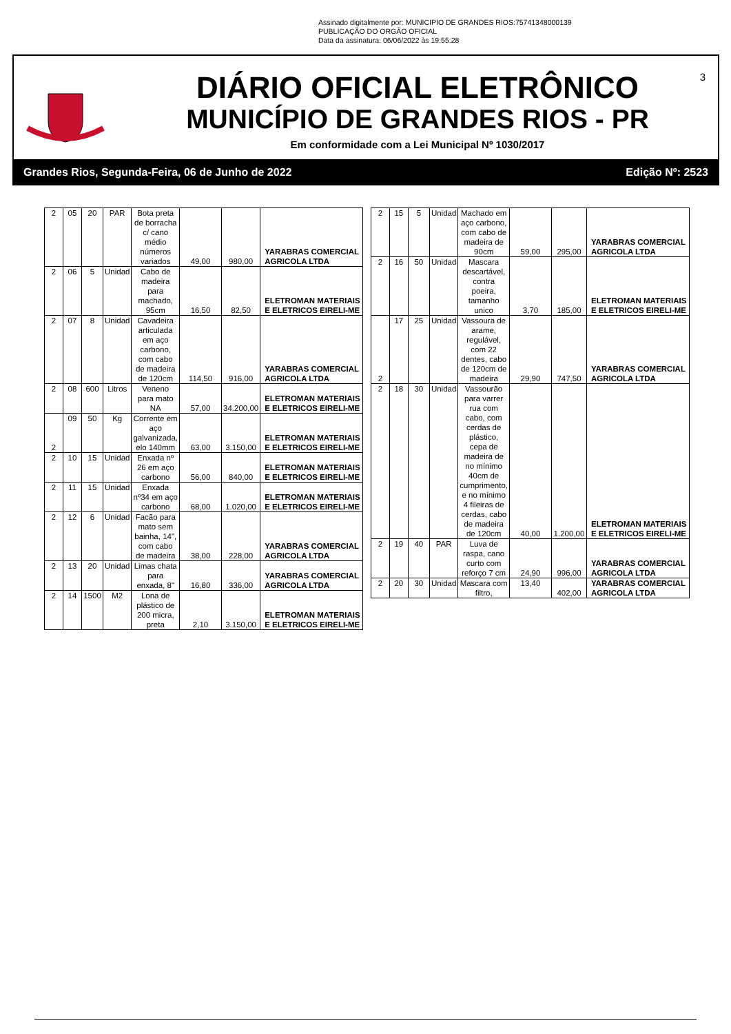Assinado digitalmente por: MUNICIPIO DE GRANDES RIOS:75741348000139
PUBLICAÇÃO DO ORGÃO OFICIAL
Data da assinatura: 06/06/2022 às 19:55:28
DIÁRIO OFICIAL ELETRÔNICO
MUNICÍPIO DE GRANDES RIOS - PR
Em conformidade com a Lei Municipal Nº 1030/2017
3
Grandes Rios, Segunda-Feira, 06 de Junho de 2022 Edição Nº: 2523
| 2 | 05 | 20 | PAR | Bota preta de borracha c/ cano médio números variados | 49,00 | 980,00 | YARABRAS COMERCIAL AGRICOLA LTDA |
| 2 | 06 | 5 | Unidad | Cabo de madeira para machado, 95cm | 16,50 | 82,50 | ELETROMAN MATERIAIS E ELETRICOS EIRELI-ME |
| 2 | 07 | 8 | Unidad | Cavadeira articulada em aço carbono, com cabo de madeira de 120cm | 114,50 | 916,00 | YARABRAS COMERCIAL AGRICOLA LTDA |
| 2 | 08 | 600 | Litros | Veneno para mato NA | 57,00 | 34.200,00 | ELETROMAN MATERIAIS E ELETRICOS EIRELI-ME |
| 2 | 09 | 50 | Kg | Corrente em aço galvanizada, elo 140mm | 63,00 | 3.150,00 | ELETROMAN MATERIAIS E ELETRICOS EIRELI-ME |
| 2 | 10 | 15 | Unidad | Enxada nº 26 em aço carbono | 56,00 | 840,00 | ELETROMAN MATERIAIS E ELETRICOS EIRELI-ME |
| 2 | 11 | 15 | Unidad | Enxada nº34 em aço carbono | 68,00 | 1.020,00 | ELETROMAN MATERIAIS E ELETRICOS EIRELI-ME |
| 2 | 12 | 6 | Unidad | Facão para mato sem bainha, 14", com cabo de madeira | 38,00 | 228,00 | YARABRAS COMERCIAL AGRICOLA LTDA |
| 2 | 13 | 20 | Unidad | Limas chata para enxada, 8" | 16,80 | 336,00 | YARABRAS COMERCIAL AGRICOLA LTDA |
| 2 | 14 | 1500 | M2 | Lona de plástico de 200 micra, preta | 2,10 | 3.150,00 | ELETROMAN MATERIAIS E ELETRICOS EIRELI-ME |
| 2 | 15 | 5 | Unidad | Machado em aço carbono, com cabo de madeira de 90cm | 59,00 | 295,00 | YARABRAS COMERCIAL AGRICOLA LTDA |
| 2 | 16 | 50 | Unidad | Mascara descartável, contra poeira, tamanho unico | 3,70 | 185,00 | ELETROMAN MATERIAIS E ELETRICOS EIRELI-ME |
| 2 | 17 | 25 | Unidad | Vassoura de arame, regulável, com 22 dentes, cabo de 120cm de madeira | 29,90 | 747,50 | YARABRAS COMERCIAL AGRICOLA LTDA |
| 2 | 18 | 30 | Unidad | Vassourão para varrer rua com cabo, com cerdas de plástico, cepa de madeira de no mínimo 40cm de cumprimento, e no mínimo 4 fileiras de cerdas, cabo de madeira de 120cm | 40,00 | 1.200,00 | ELETROMAN MATERIAIS E ELETRICOS EIRELI-ME |
| 2 | 19 | 40 | PAR | Luva de raspa, cano curto com reforço 7 cm | 24,90 | 996,00 | YARABRAS COMERCIAL AGRICOLA LTDA |
| 2 | 20 | 30 | Unidad | Mascara com filtro, | 13,40 | 402,00 | YARABRAS COMERCIAL AGRICOLA LTDA |